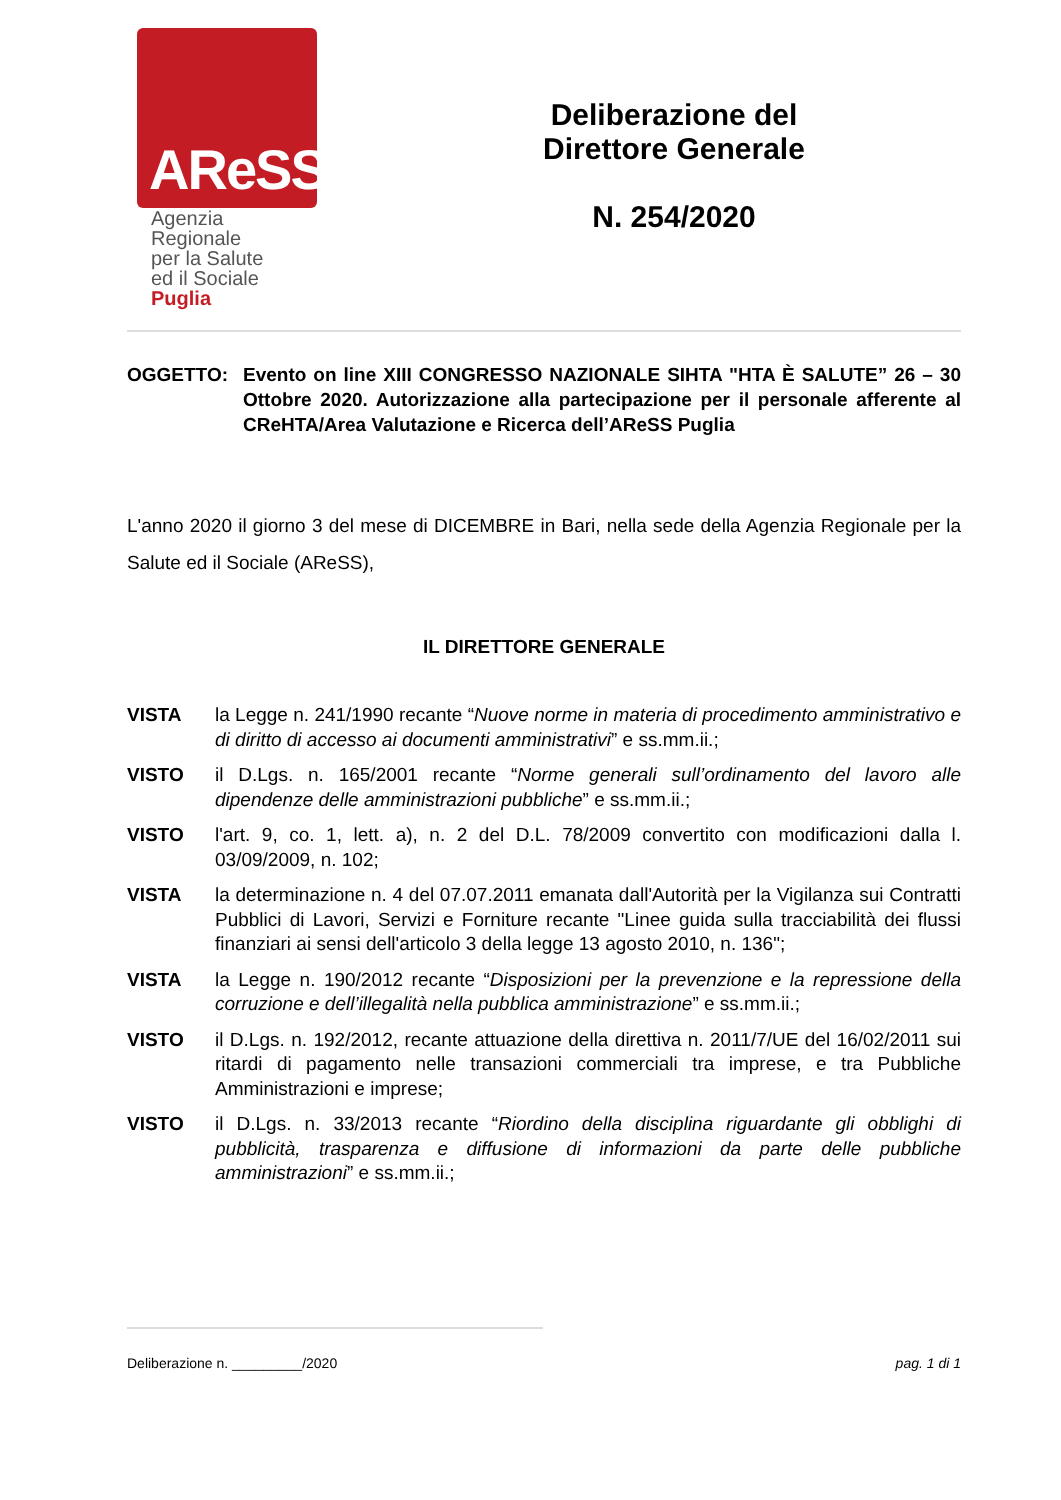AReSS
Agenzia
Regionale
per la Salute
ed il Sociale
Puglia
Deliberazione del
Direttore Generale
N. 254/2020
OGGETTO: Evento on line XIII CONGRESSO NAZIONALE SIHTA "HTA È SALUTE” 26 – 30 Ottobre 2020. Autorizzazione alla partecipazione per il personale afferente al CReHTA/Area Valutazione e Ricerca dell’AReSS Puglia
L'anno 2020 il giorno 3 del mese di DICEMBRE in Bari, nella sede della Agenzia Regionale per la Salute ed il Sociale (AReSS),
IL DIRETTORE GENERALE
VISTA la Legge n. 241/1990 recante “Nuove norme in materia di procedimento amministrativo e di diritto di accesso ai documenti amministrativi” e ss.mm.ii.;
VISTO il D.Lgs. n. 165/2001 recante “Norme generali sull’ordinamento del lavoro alle dipendenze delle amministrazioni pubbliche” e ss.mm.ii.;
VISTO l'art. 9, co. 1, lett. a), n. 2 del D.L. 78/2009 convertito con modificazioni dalla l. 03/09/2009, n. 102;
VISTA la determinazione n. 4 del 07.07.2011 emanata dall'Autorità per la Vigilanza sui Contratti Pubblici di Lavori, Servizi e Forniture recante "Linee guida sulla tracciabilità dei flussi finanziari ai sensi dell'articolo 3 della legge 13 agosto 2010, n. 136";
VISTA la Legge n. 190/2012 recante “Disposizioni per la prevenzione e la repressione della corruzione e dell’illegalità nella pubblica amministrazione” e ss.mm.ii.;
VISTO il D.Lgs. n. 192/2012, recante attuazione della direttiva n. 2011/7/UE del 16/02/2011 sui ritardi di pagamento nelle transazioni commerciali tra imprese, e tra Pubbliche Amministrazioni e imprese;
VISTO il D.Lgs. n. 33/2013 recante “Riordino della disciplina riguardante gli obblighi di pubblicità, trasparenza e diffusione di informazioni da parte delle pubbliche amministrazioni” e ss.mm.ii.;
Deliberazione n. _________/2020 pag. 1 di 1